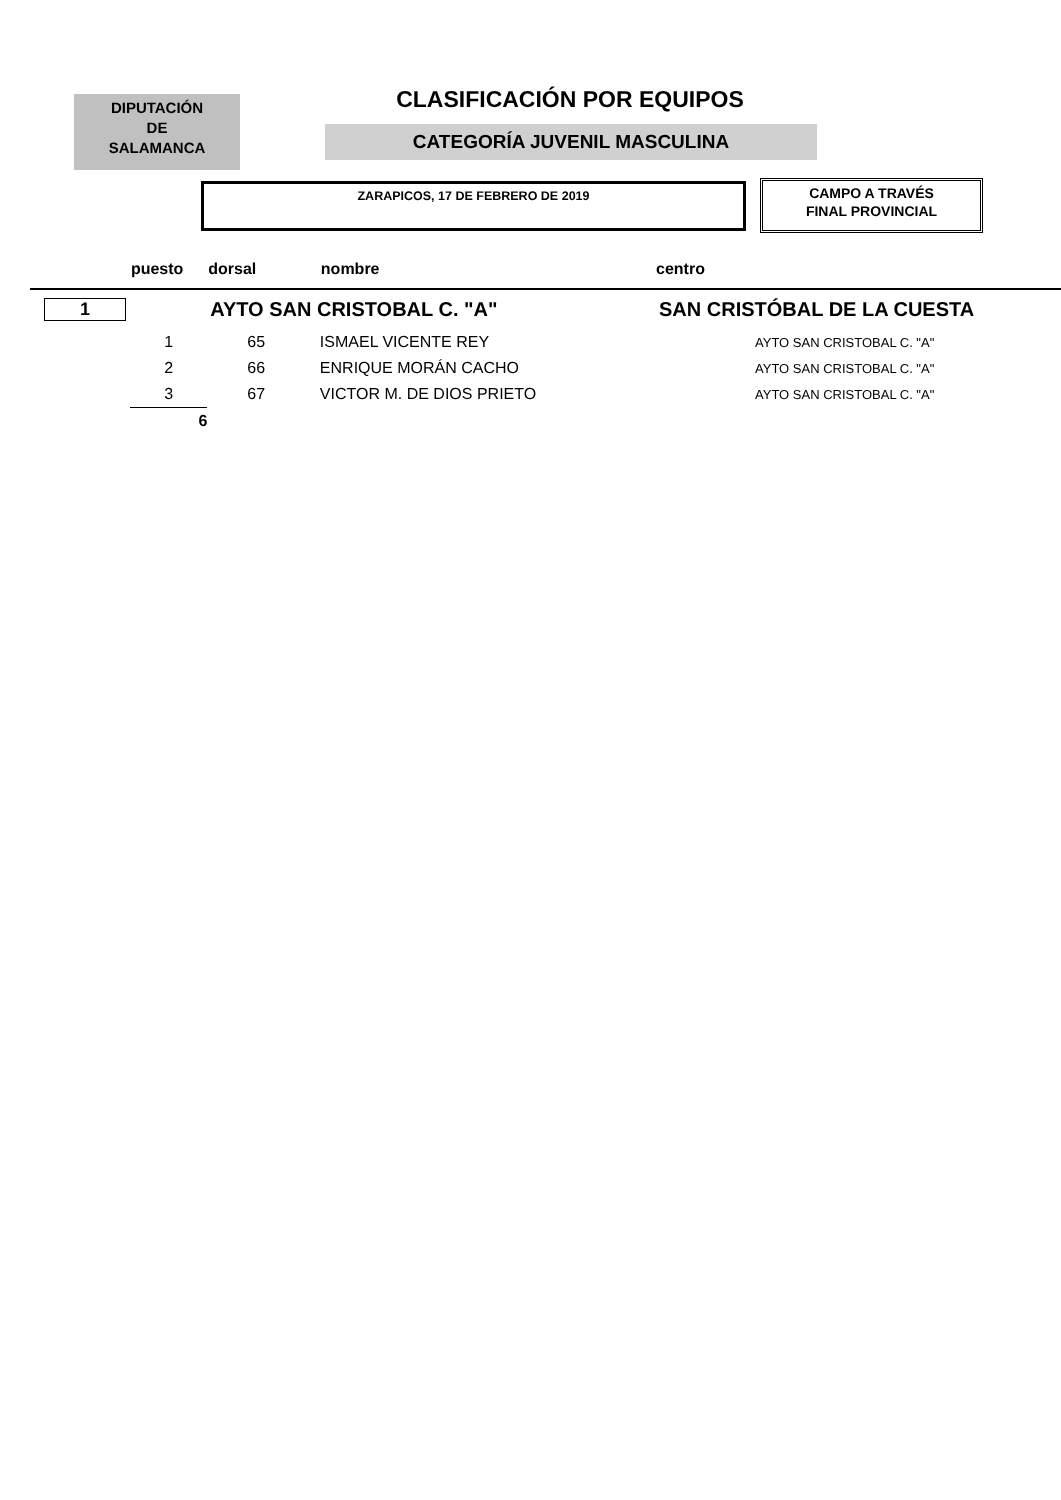DIPUTACIÓN
DE
SALAMANCA
CLASIFICACIÓN POR EQUIPOS
CATEGORÍA JUVENIL MASCULINA
ZARAPICOS, 17 DE FEBRERO DE 2019
CAMPO A TRAVÉS
FINAL PROVINCIAL
| | puesto | dorsal | nombre | centro |
| --- | --- | --- | --- | --- |
| 1 | | AYTO SAN CRISTOBAL C. "A" | | SAN CRISTÓBAL DE LA CUESTA |
| | 1 | 65 | ISMAEL VICENTE REY | AYTO SAN CRISTOBAL C. "A" |
| | 2 | 66 | ENRIQUE MORÁN CACHO | AYTO SAN CRISTOBAL C. "A" |
| | 3 | 67 | VICTOR M. DE DIOS PRIETO | AYTO SAN CRISTOBAL C. "A" |
| | 6 | | | |